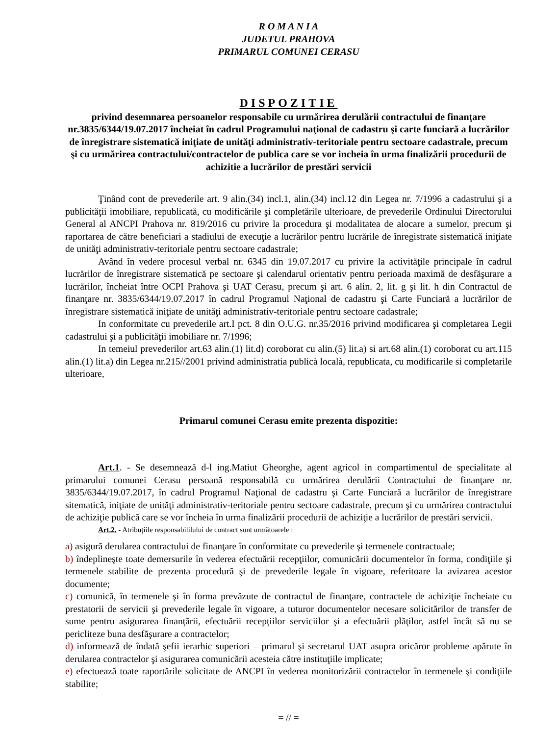R O M A N I A
JUDETUL PRAHOVA
PRIMARUL COMUNEI CERASU
DISPOZITIE
privind desemnarea persoanelor responsabile cu urmărirea derulării contractului de finanţare nr.3835/6344/19.07.2017 încheiat în cadrul Programului naţional de cadastru şi carte funciară a lucrărilor de înregistrare sistematică iniţiate de unităţi administrativ-teritoriale pentru sectoare cadastrale, precum şi cu urmărirea contractului/contractelor de publica care se vor incheia în urma finalizării procedurii de achizitie a lucrărilor de prestări servicii
Ţinând cont de prevederile art. 9 alin.(34) incl.1, alin.(34) incl.12 din Legea nr. 7/1996 a cadastrului şi a publicităţii imobiliare, republicată, cu modificările şi completările ulterioare, de prevederile Ordinului Directorului General al ANCPI Prahova nr. 819/2016 cu privire la procedura şi modalitatea de alocare a sumelor, precum şi raportarea de către beneficiari a stadiului de execuţie a lucrărilor pentru lucrările de înregistrate sistematică iniţiate de unităţi administrativ-teritoriale pentru sectoare cadastrale;
Având în vedere procesul verbal nr. 6345 din 19.07.2017 cu privire la activităţile principale în cadrul lucrărilor de înregistrare sistematică pe sectoare şi calendarul orientativ pentru perioada maximă de desfăşurare a lucrărilor, încheiat între OCPI Prahova şi UAT Cerasu, precum şi art. 6 alin. 2, lit. g şi lit. h din Contractul de finanţare nr. 3835/6344/19.07.2017 în cadrul Programul Naţional de cadastru şi Carte Funciară a lucrărilor de înregistrare sistematică iniţiate de unităţi administrativ-teritoriale pentru sectoare cadastrale;
In conformitate cu prevederile art.I pct. 8 din O.U.G. nr.35/2016 privind modificarea şi completarea Legii cadastrului şi a publicităţii imobiliare nr. 7/1996;
In temeiul prevederilor art.63 alin.(1) lit.d) coroborat cu alin.(5) lit.a) si art.68 alin.(1) coroborat cu art.115 alin.(1) lit.a) din Legea nr.215//2001 privind administratia publicà localà, republicata, cu modificarile si completarile ulterioare,
Primarul comunei Cerasu emite prezenta dispozitie:
Art.1. - Se desemnează d-l ing.Matiut Gheorghe, agent agricol in compartimentul de specialitate al primarului comunei Cerasu persoană responsabilă cu urmărirea derulării Contractului de finanţare nr. 3835/6344/19.07.2017, în cadrul Programul Naţional de cadastru şi Carte Funciară a lucrărilor de înregistrare sitematică, iniţiate de unităţi administrativ-teritoriale pentru sectoare cadastrale, precum şi cu urmărirea contractului de achiziţie publică care se vor încheia în urma finalizării procedurii de achiziţie a lucrărilor de prestări servicii.
Art.2. - Atribuţiile responsabililului de contract sunt următoarele :
a) asigură derularea contractului de finanţare în conformitate cu prevederile şi termenele contractuale;
b) îndeplineşte toate demersurile în vederea efectuării recepţiilor, comunicării documentelor în forma, condiţiile şi termenele stabilite de prezenta procedură şi de prevederile legale în vigoare, referitoare la avizarea acestor documente;
c) comunică, în termenele şi în forma prevăzute de contractul de finanţare, contractele de achiziţie încheiate cu prestatorii de servicii şi prevederile legale în vigoare, a tuturor documentelor necesare solicitărilor de transfer de sume pentru asigurarea finanţării, efectuării recepţiilor serviciilor şi a efectuării plăţilor, astfel încât să nu se pericliteze buna desfăşurare a contractelor;
d) informează de îndată şefii ierarhic superiori – primarul şi secretarul UAT asupra oricăror probleme apărute în derularea contractelor şi asigurarea comunicării acesteia către instituţiile implicate;
e) efectuează toate raportările solicitate de ANCPI în vederea monitorizării contractelor în termenele şi condiţiile stabilite;
= // =